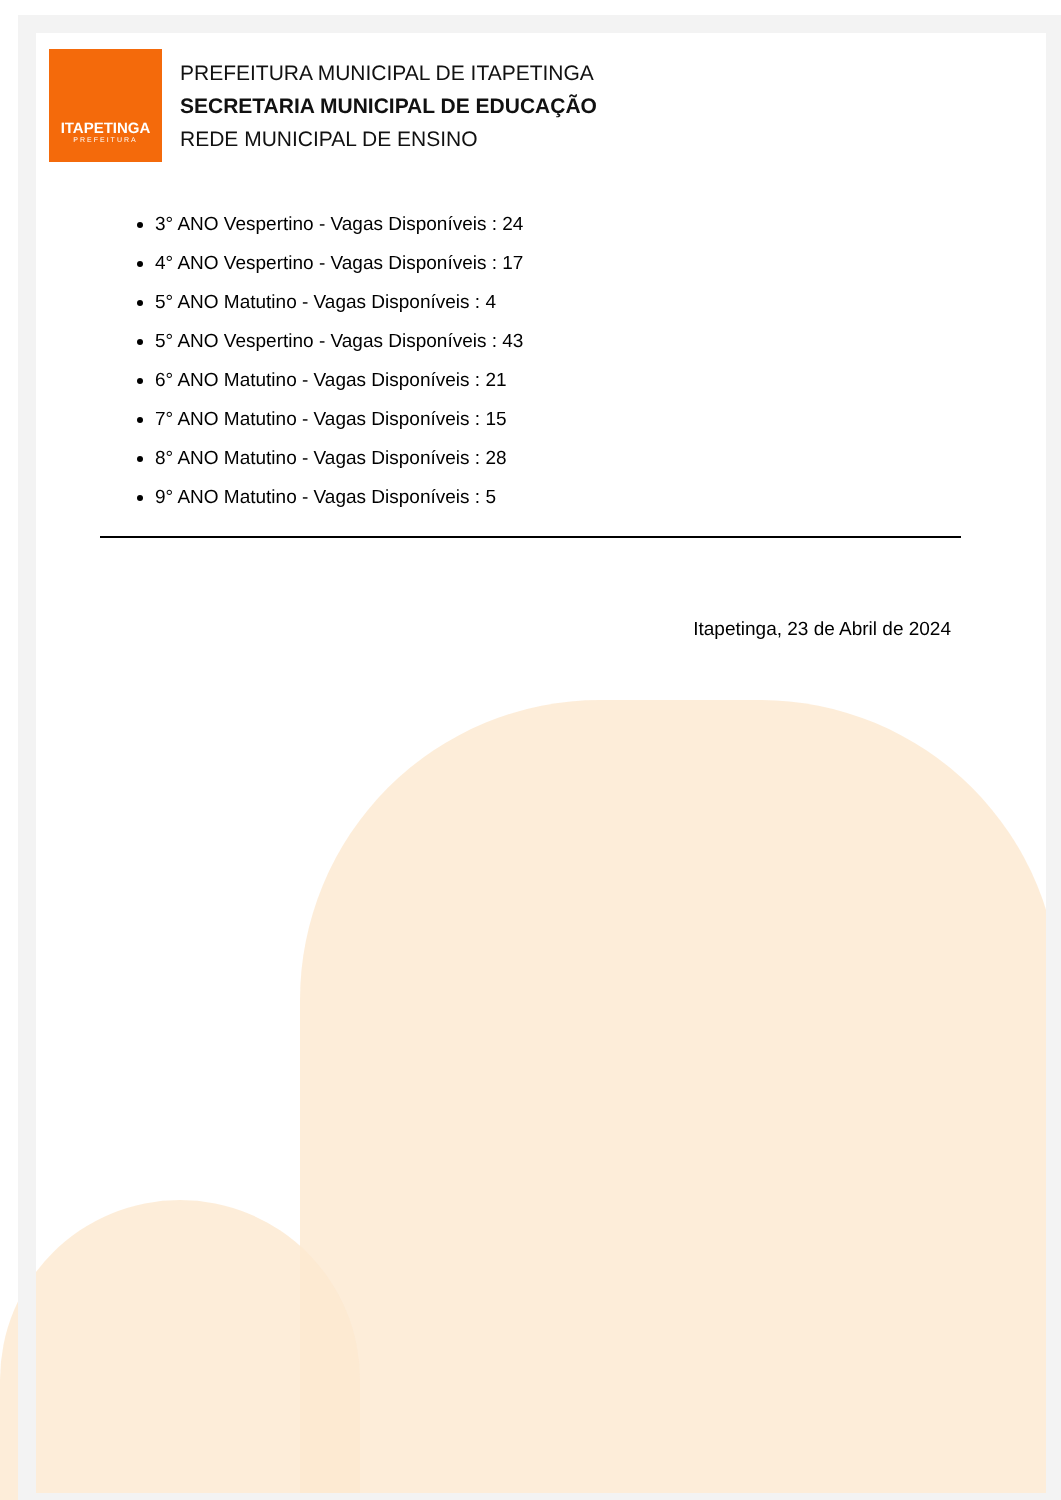ITAPETINGA
PREFEITURA
PREFEITURA MUNICIPAL DE ITAPETINGA
SECRETARIA MUNICIPAL DE EDUCAÇÃO
REDE MUNICIPAL DE ENSINO
3° ANO Vespertino - Vagas Disponíveis : 24
4° ANO Vespertino - Vagas Disponíveis : 17
5° ANO Matutino - Vagas Disponíveis : 4
5° ANO Vespertino - Vagas Disponíveis : 43
6° ANO Matutino - Vagas Disponíveis : 21
7° ANO Matutino - Vagas Disponíveis : 15
8° ANO Matutino - Vagas Disponíveis : 28
9° ANO Matutino - Vagas Disponíveis : 5
Itapetinga, 23 de Abril de 2024